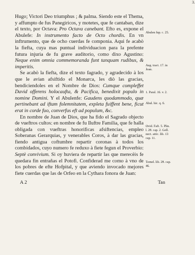3.
Hugo; Victori Deo triumphus ; & palma. Siendo este el Thema, y affumpto de fus Panegiricos, y motetes, que fe cantaban, dize el texto, por Octava: Pro Octava canebant. Efto es, expone el Abulefe: In instrumento facto de Octo chordis. En vn inftrumento, que de ocho cuerdas fe componia. Aqui fe acabò la fiefta, cuya mas puntual individuacion para la prefente futura injuria de fu grave auditorio, como dixo Agustino: Neque enim omnia commemoranda funt tanquam rudibus, & imperitis.
Se acabò la fiefta, dize el texto fagrado, y agradecido à los que le avian afsiftido el Monarca, les diò las gracias, bendiciendoles en el Nombre de Dios: Cumque compleffet David offerens holocaufta, & Pacifica, benedixit populo in nomine Domini. Y el Abulenfe: Gaudens quodammodo, quæ pertinebant ad iftam folemnitatem, expleta fuiffent bene, ficut erat in corde fuo, converfus eft ad populum, &c.
En nombre de Juan de Dios, que ha fido el Sagrado objecto de vueftros cultos: en nombre de fu Iluftre Familia, que fe halla obligada con vueftras honorificas afsiftencias, empleo Soberanas Gerarquias, y venerables Coros, à dar las gracias, fiendo antigua coftumbre repartir coronas à todos los combidados, cuyo numero fe reduxo à fiete fegun el Proverbio: Septè convivium. Si oy huviera de repartir las que merecèis fe quedara fin entrañas el Potofì. Confiderad me como à vno de los pobres de efte Hofpital, y que aviendo invocado mejores fiete cuerdas que las de Orfeo en la Cythara fonora de Juan:
Abulen fup. c. 25.
Aug. tract. 17. in Joan.
1. Paral. 16. v. 2.
Abul. hic. q. 6.
Ovid. Faft. 5. Plin. l. 28. cap. 2. Gell. noct. attic. lib. 13 cap. 11.
Tornel. lib. 28. cap. 46.
A 2 Tan